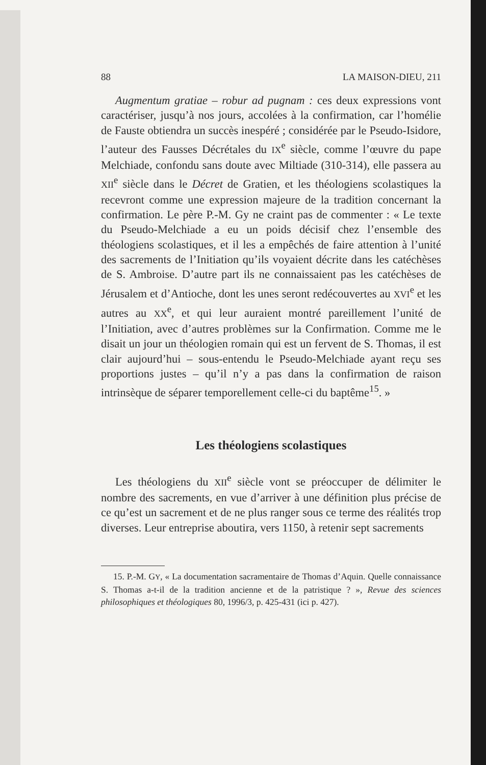88 LA MAISON-DIEU, 211
Augmentum gratiae – robur ad pugnam : ces deux expressions vont caractériser, jusqu’à nos jours, accolées à la confirmation, car l’homélie de Fauste obtiendra un succès inespéré ; considérée par le Pseudo-Isidore, l’auteur des Fausses Décrétales du IX<sup>e</sup> siècle, comme l’œuvre du pape Melchiade, confondu sans doute avec Miltiade (310-314), elle passera au XII<sup>e</sup> siècle dans le Décret de Gratien, et les théologiens scolastiques la recevront comme une expression majeure de la tradition concernant la confirmation. Le père P.-M. Gy ne craint pas de commenter : « Le texte du Pseudo-Melchiade a eu un poids décisif chez l’ensemble des théologiens scolastiques, et il les a empêchés de faire attention à l’unité des sacrements de l’Initiation qu’ils voyaient décrite dans les catéchèses de S. Ambroise. D’autre part ils ne connaissaient pas les catéchèses de Jérusalem et d’Antioche, dont les unes seront redécouvertes au XVI<sup>e</sup> et les autres au XX<sup>e</sup>, et qui leur auraient montré pareillement l’unité de l’Initiation, avec d’autres problèmes sur la Confirmation. Comme me le disait un jour un théologien romain qui est un fervent de S. Thomas, il est clair aujourd’hui – sous-entendu le Pseudo-Melchiade ayant reçu ses proportions justes – qu’il n’y a pas dans la confirmation de raison intrinsèque de séparer temporellement celle-ci du baptême<sup>15</sup>. »
Les théologiens scolastiques
Les théologiens du XII<sup>e</sup> siècle vont se préoccuper de délimiter le nombre des sacrements, en vue d’arriver à une définition plus précise de ce qu’est un sacrement et de ne plus ranger sous ce terme des réalités trop diverses. Leur entreprise aboutira, vers 1150, à retenir sept sacrements
15. P.-M. GY, « La documentation sacramentaire de Thomas d’Aquin. Quelle connaissance S. Thomas a-t-il de la tradition ancienne et de la patristique ? », Revue des sciences philosophiques et théologiques 80, 1996/3, p. 425-431 (ici p. 427).